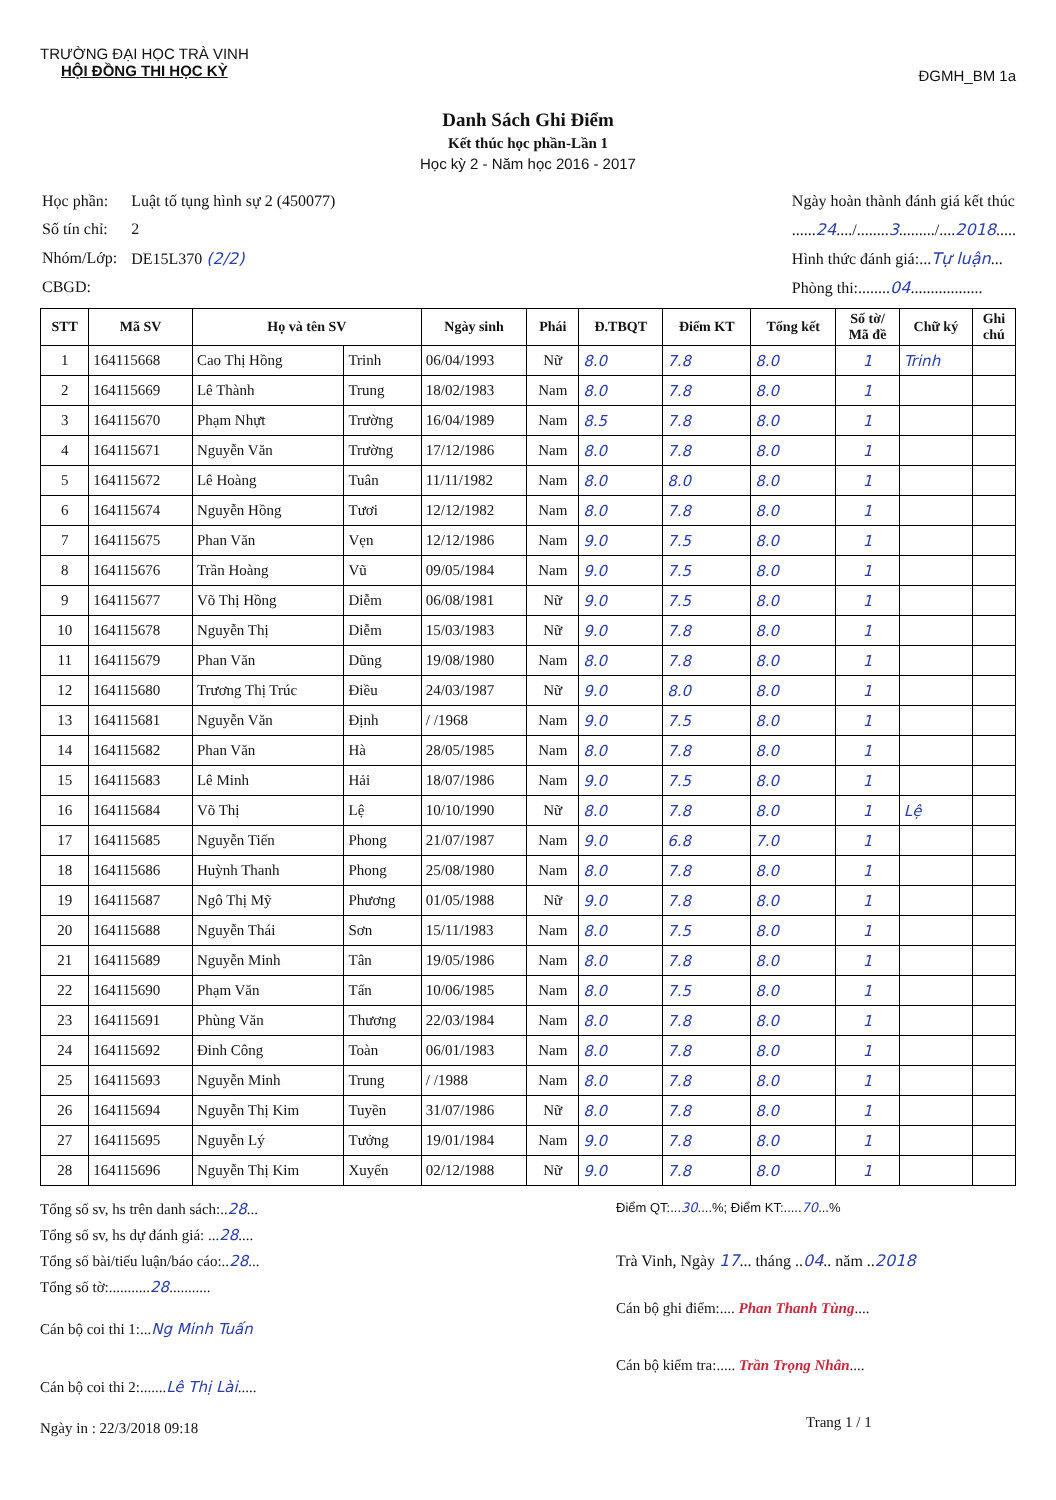TRƯỜNG ĐẠI HỌC TRÀ VINH
HỘI ĐỒNG THI HỌC KỲ
ĐGMH_BM 1a
Danh Sách Ghi Điểm
Kết thúc học phần-Lần 1
Học kỳ 2 - Năm học 2016 - 2017
| Học phần: | Luật tố tụng hình sự 2 (450077) |
| Số tín chỉ: | 2 |
| Nhóm/Lớp: | DE15L370 (2/2) |
| CBGD: | |
Ngày hoàn thành đánh giá kết thúc
......24..../........3........./....2018.....
Hình thức đánh giá:...Tự luận...
Phòng thi:........04..................
| STT | Mã SV | Họ và tên SV | | Ngày sinh | Phái | Đ.TBQT | Điểm KT | Tổng kết | Số tờ/ Mã đề | Chữ ký | Ghi chú |
| --- | --- | --- | --- | --- | --- | --- | --- | --- | --- | --- | --- |
| 1 | 164115668 | Cao Thị Hồng | Trinh | 06/04/1993 | Nữ | 8.0 | 7.8 | 8.0 | 1 | Trinh | |
| 2 | 164115669 | Lê Thành | Trung | 18/02/1983 | Nam | 8.0 | 7.8 | 8.0 | 1 | | |
| 3 | 164115670 | Phạm Nhựt | Trường | 16/04/1989 | Nam | 8.5 | 7.8 | 8.0 | 1 | | |
| 4 | 164115671 | Nguyễn Văn | Trường | 17/12/1986 | Nam | 8.0 | 7.8 | 8.0 | 1 | | |
| 5 | 164115672 | Lê Hoàng | Tuân | 11/11/1982 | Nam | 8.0 | 8.0 | 8.0 | 1 | | |
| 6 | 164115674 | Nguyễn Hồng | Tươi | 12/12/1982 | Nam | 8.0 | 7.8 | 8.0 | 1 | | |
| 7 | 164115675 | Phan Văn | Vẹn | 12/12/1986 | Nam | 9.0 | 7.5 | 8.0 | 1 | | |
| 8 | 164115676 | Trần Hoàng | Vũ | 09/05/1984 | Nam | 9.0 | 7.5 | 8.0 | 1 | | |
| 9 | 164115677 | Võ Thị Hồng | Diễm | 06/08/1981 | Nữ | 9.0 | 7.5 | 8.0 | 1 | | |
| 10 | 164115678 | Nguyễn Thị | Diễm | 15/03/1983 | Nữ | 9.0 | 7.8 | 8.0 | 1 | | |
| 11 | 164115679 | Phan Văn | Dũng | 19/08/1980 | Nam | 8.0 | 7.8 | 8.0 | 1 | | |
| 12 | 164115680 | Trương Thị Trúc | Điều | 24/03/1987 | Nữ | 9.0 | 8.0 | 8.0 | 1 | | |
| 13 | 164115681 | Nguyễn Văn | Định | / /1968 | Nam | 9.0 | 7.5 | 8.0 | 1 | | |
| 14 | 164115682 | Phan Văn | Hà | 28/05/1985 | Nam | 8.0 | 7.8 | 8.0 | 1 | | |
| 15 | 164115683 | Lê Minh | Hải | 18/07/1986 | Nam | 9.0 | 7.5 | 8.0 | 1 | | |
| 16 | 164115684 | Võ Thị | Lệ | 10/10/1990 | Nữ | 8.0 | 7.8 | 8.0 | 1 | Lệ | |
| 17 | 164115685 | Nguyễn Tiến | Phong | 21/07/1987 | Nam | 9.0 | 6.8 | 7.0 | 1 | | |
| 18 | 164115686 | Huỳnh Thanh | Phong | 25/08/1980 | Nam | 8.0 | 7.8 | 8.0 | 1 | | |
| 19 | 164115687 | Ngô Thị Mỹ | Phương | 01/05/1988 | Nữ | 9.0 | 7.8 | 8.0 | 1 | | |
| 20 | 164115688 | Nguyễn Thái | Sơn | 15/11/1983 | Nam | 8.0 | 7.5 | 8.0 | 1 | | |
| 21 | 164115689 | Nguyễn Minh | Tân | 19/05/1986 | Nam | 8.0 | 7.8 | 8.0 | 1 | | |
| 22 | 164115690 | Phạm Văn | Tấn | 10/06/1985 | Nam | 8.0 | 7.5 | 8.0 | 1 | | |
| 23 | 164115691 | Phùng Văn | Thương | 22/03/1984 | Nam | 8.0 | 7.8 | 8.0 | 1 | | |
| 24 | 164115692 | Đinh Công | Toàn | 06/01/1983 | Nam | 8.0 | 7.8 | 8.0 | 1 | | |
| 25 | 164115693 | Nguyễn Minh | Trung | / /1988 | Nam | 8.0 | 7.8 | 8.0 | 1 | | |
| 26 | 164115694 | Nguyễn Thị Kim | Tuyền | 31/07/1986 | Nữ | 8.0 | 7.8 | 8.0 | 1 | | |
| 27 | 164115695 | Nguyễn Lý | Tưởng | 19/01/1984 | Nam | 9.0 | 7.8 | 8.0 | 1 | | |
| 28 | 164115696 | Nguyễn Thị Kim | Xuyến | 02/12/1988 | Nữ | 9.0 | 7.8 | 8.0 | 1 | | |
Tổng số sv, hs trên danh sách:..28...
Tổng số sv, hs dự đánh giá: ...28....
Tổng số bài/tiểu luận/báo cáo:..28...
Tổng số tờ:...........28...........
Cán bộ coi thi 1:...Ng Minh Tuấn
Cán bộ coi thi 2:.......Lê Thị Lài.....
Ngày in : 22/3/2018 09:18
Điểm QT:...30....%; Điểm KT:.....70...%
Trà Vinh, Ngày 17... tháng ..04.. năm ..2018
Cán bộ ghi điểm:.... Phan Thanh Tùng....
Cán bộ kiểm tra:..... Trần Trọng Nhân....
Trang 1 / 1